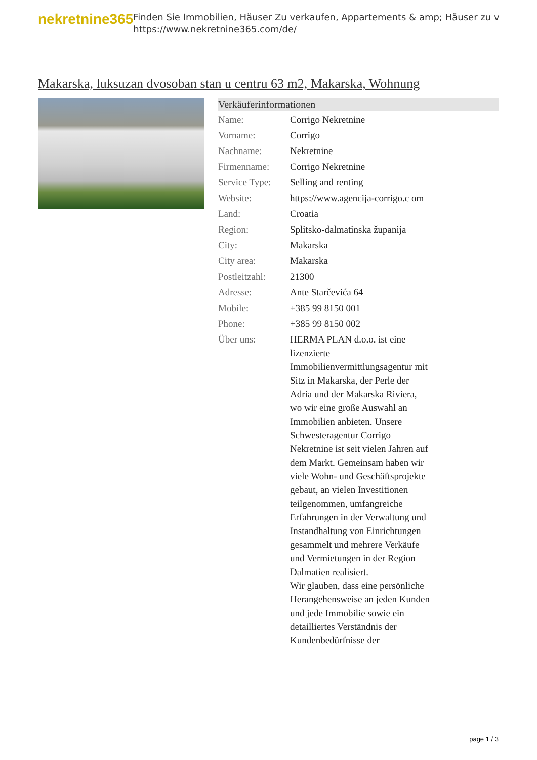nekretnine365
Finden Sie Immobilien, Häuser Zu verkaufen, Appartements & amp; Häuser zu v
https://www.nekretnine365.com/de/
Makarska, luksuzan dvosoban stan u centru 63 m2, Makarska, Wohnung
| Verkäuferinformationen | |
| --- | --- |
| Name: | Corrigo Nekretnine |
| Vorname: | Corrigo |
| Nachname: | Nekretnine |
| Firmenname: | Corrigo Nekretnine |
| Service Type: | Selling and renting |
| Website: | https://www.agencija-corrigo.c om |
| Land: | Croatia |
| Region: | Splitsko-dalmatinska županija |
| City: | Makarska |
| City area: | Makarska |
| Postleitzahl: | 21300 |
| Adresse: | Ante Starčevića 64 |
| Mobile: | +385 99 8150 001 |
| Phone: | +385 99 8150 002 |
| Über uns: | HERMA PLAN d.o.o. ist eine lizenzierte Immobilienvermittlungsagentur mit Sitz in Makarska, der Perle der Adria und der Makarska Riviera, wo wir eine große Auswahl an Immobilien anbieten. Unsere Schwesteragentur Corrigo Nekretnine ist seit vielen Jahren auf dem Markt. Gemeinsam haben wir viele Wohn- und Geschäftsprojekte gebaut, an vielen Investitionen teilgenommen, umfangreiche Erfahrungen in der Verwaltung und Instandhaltung von Einrichtungen gesammelt und mehrere Verkäufe und Vermietungen in der Region Dalmatien realisiert. Wir glauben, dass eine persönliche Herangehensweise an jeden Kunden und jede Immobilie sowie ein detailliertes Verständnis der Kundenbedürfnisse der |
page 1 / 3